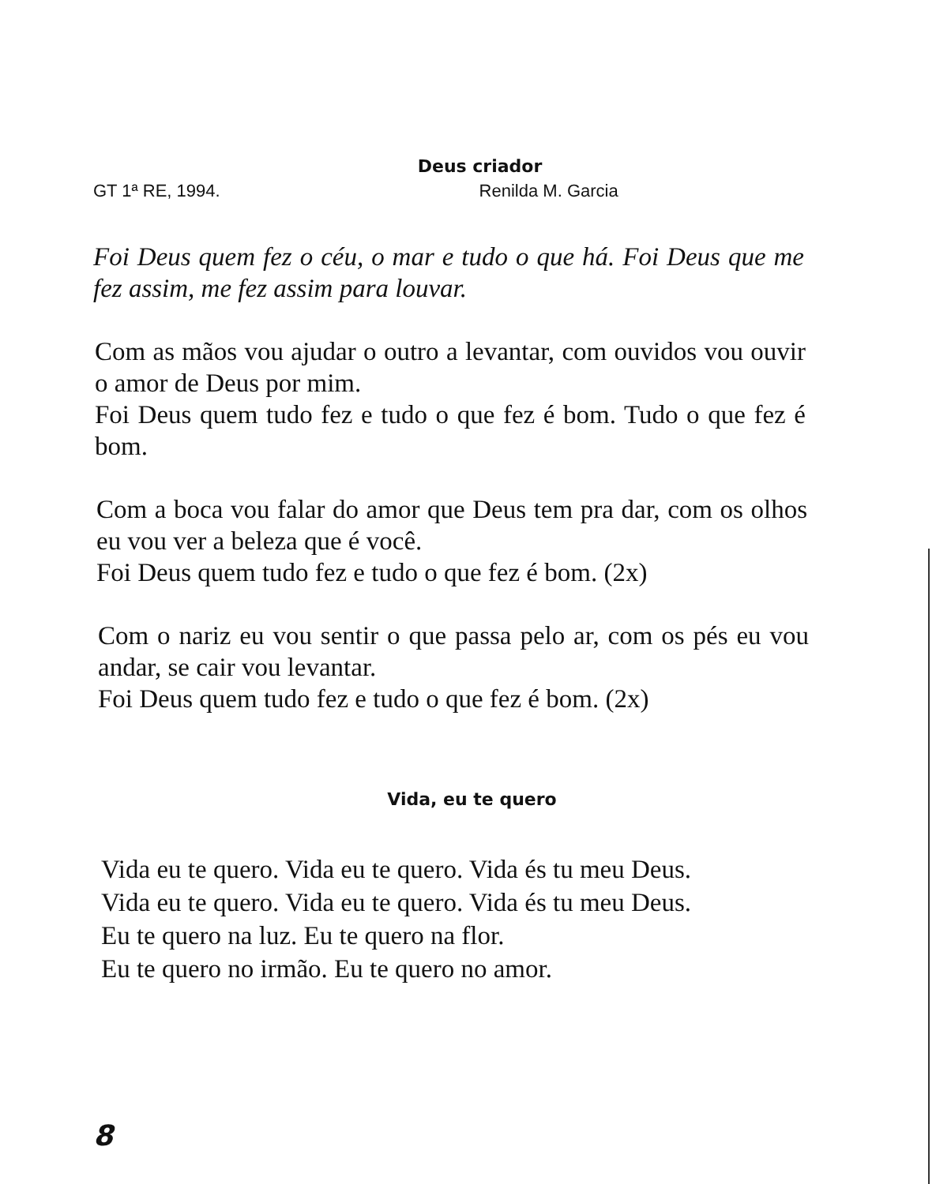Deus criador
GT 1ª RE, 1994. Renilda M. Garcia
Foi Deus quem fez o céu, o mar e tudo o que há. Foi Deus que me fez assim, me fez assim para louvar.
Com as mãos vou ajudar o outro a levantar, com ouvidos vou ouvir o amor de Deus por mim.
Foi Deus quem tudo fez e tudo o que fez é bom. Tudo o que fez é bom.
Com a boca vou falar do amor que Deus tem pra dar, com os olhos eu vou ver a beleza que é você.
Foi Deus quem tudo fez e tudo o que fez é bom. (2x)
Com o nariz eu vou sentir o que passa pelo ar, com os pés eu vou andar, se cair vou levantar.
Foi Deus quem tudo fez e tudo o que fez é bom. (2x)
Vida, eu te quero
Vida eu te quero. Vida eu te quero. Vida és tu meu Deus.
Vida eu te quero. Vida eu te quero. Vida és tu meu Deus.
Eu te quero na luz. Eu te quero na flor.
Eu te quero no irmão. Eu te quero no amor.
8